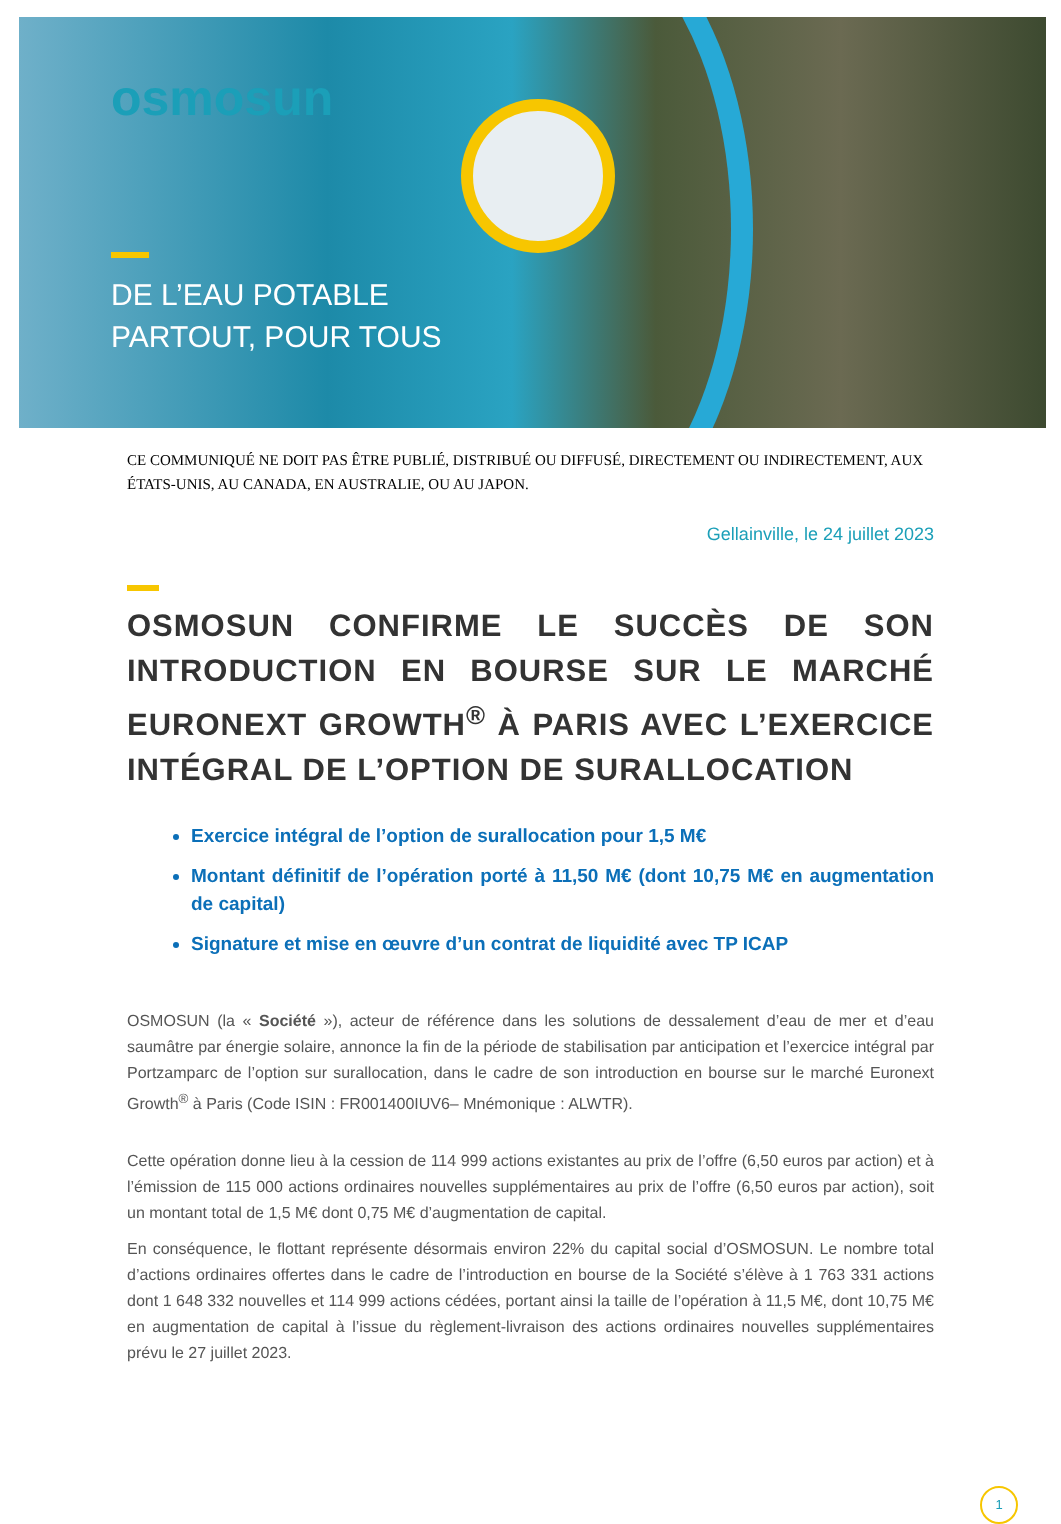osmosun
DE L’EAU POTABLE
PARTOUT, POUR TOUS
CE COMMUNIQUÉ NE DOIT PAS ÊTRE PUBLIÉ, DISTRIBUÉ OU DIFFUSÉ, DIRECTEMENT OU INDIRECTEMENT, AUX ÉTATS-UNIS, AU CANADA, EN AUSTRALIE, OU AU JAPON.
Gellainville, le 24 juillet 2023
OSMOSUN CONFIRME LE SUCCÈS DE SON INTRODUCTION EN BOURSE SUR LE MARCHÉ EURONEXT GROWTH<sup>®</sup> À PARIS AVEC L’EXERCICE INTÉGRAL DE L’OPTION DE SURALLOCATION
Exercice intégral de l’option de surallocation pour 1,5 M€
Montant définitif de l’opération porté à 11,50 M€ (dont 10,75 M€ en augmentation de capital)
Signature et mise en œuvre d’un contrat de liquidité avec TP ICAP
OSMOSUN (la « Société »), acteur de référence dans les solutions de dessalement d’eau de mer et d’eau saumâtre par énergie solaire, annonce la fin de la période de stabilisation par anticipation et l’exercice intégral par Portzamparc de l’option sur surallocation, dans le cadre de son introduction en bourse sur le marché Euronext Growth<sup>®</sup> à Paris (Code ISIN : FR001400IUV6– Mnémonique : ALWTR).
Cette opération donne lieu à la cession de 114 999 actions existantes au prix de l’offre (6,50 euros par action) et à l’émission de 115 000 actions ordinaires nouvelles supplémentaires au prix de l’offre (6,50 euros par action), soit un montant total de 1,5 M€ dont 0,75 M€ d’augmentation de capital.
En conséquence, le flottant représente désormais environ 22% du capital social d’OSMOSUN. Le nombre total d’actions ordinaires offertes dans le cadre de l’introduction en bourse de la Société s’élève à 1 763 331 actions dont 1 648 332 nouvelles et 114 999 actions cédées, portant ainsi la taille de l’opération à 11,5 M€, dont 10,75 M€ en augmentation de capital à l’issue du règlement-livraison des actions ordinaires nouvelles supplémentaires prévu le 27 juillet 2023.
1